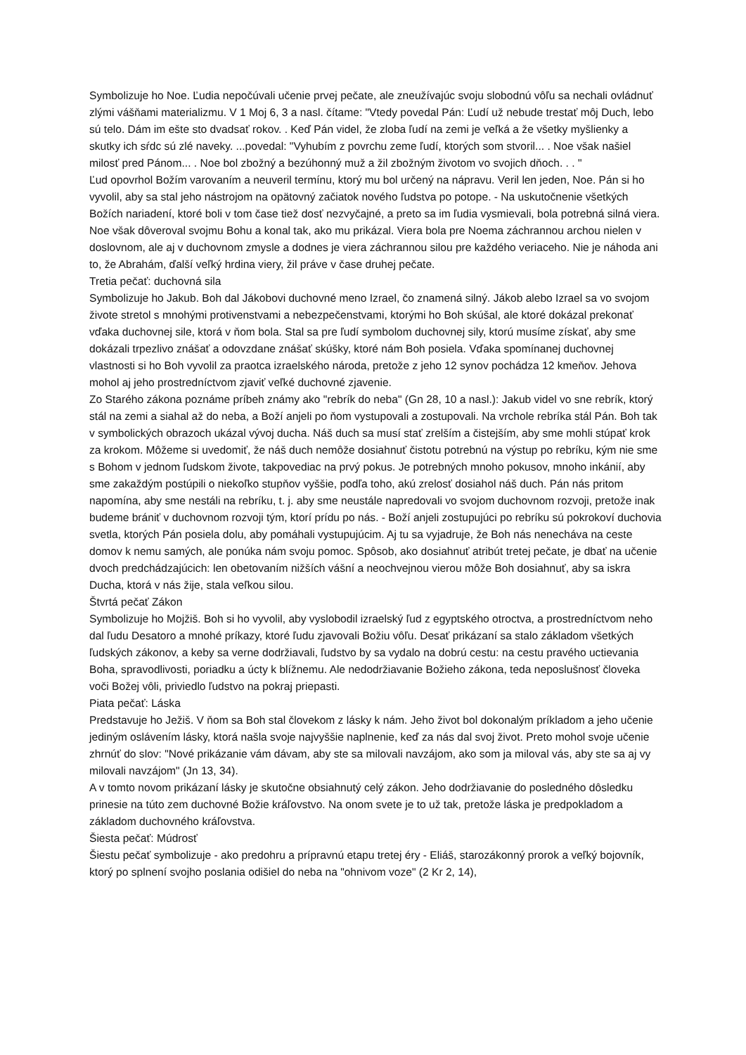Symbolizuje ho Noe. Ľudia nepočúvali učenie prvej pečate, ale zneužívajúc svoju slobodnú vôľu sa nechali ovládnuť zlými vášňami materializmu. V 1 Moj 6, 3 a nasl. čítame: "Vtedy povedal Pán: Ľudí už nebude trestať môj Duch, lebo sú telo. Dám im ešte sto dvadsať rokov. . Keď Pán videl, že zloba ľudí na zemi je veľká a že všetky myšlienky a skutky ich sŕdc sú zlé naveky. ...povedal: "Vyhubím z povrchu zeme ľudí, ktorých som stvoril... . Noe však našiel milosť pred Pánom... . Noe bol zbožný a bezúhonný muž a žil zbožným životom vo svojich dňoch. . . "
Ľud opovrhol Božím varovaním a neuveril termínu, ktorý mu bol určený na nápravu. Veril len jeden, Noe. Pán si ho vyvolil, aby sa stal jeho nástrojom na opätovný začiatok nového ľudstva po potope. - Na uskutočnenie všetkých Božích nariadení, ktoré boli v tom čase tiež dosť nezvyčajné, a preto sa im ľudia vysmievali, bola potrebná silná viera. Noe však dôveroval svojmu Bohu a konal tak, ako mu prikázal. Viera bola pre Noema záchrannou archou nielen v doslovnom, ale aj v duchovnom zmysle a dodnes je viera záchrannou silou pre každého veriaceho. Nie je náhoda ani to, že Abrahám, ďalší veľký hrdina viery, žil práve v čase druhej pečate.
Tretia pečať: duchovná sila
Symbolizuje ho Jakub. Boh dal Jákobovi duchovné meno Izrael, čo znamená silný. Jákob alebo Izrael sa vo svojom živote stretol s mnohými protivenstvami a nebezpečenstvami, ktorými ho Boh skúšal, ale ktoré dokázal prekonať vďaka duchovnej sile, ktorá v ňom bola. Stal sa pre ľudí symbolom duchovnej sily, ktorú musíme získať, aby sme dokázali trpezlivo znášať a odovzdane znášať skúšky, ktoré nám Boh posiela. Vďaka spomínanej duchovnej vlastnosti si ho Boh vyvolil za praotca izraelského národa, pretože z jeho 12 synov pochádza 12 kmeňov. Jehova mohol aj jeho prostredníctvom zjaviť veľké duchovné zjavenie.
Zo Starého zákona poznáme príbeh známy ako "rebrík do neba" (Gn 28, 10 a nasl.): Jakub videl vo sne rebrík, ktorý stál na zemi a siahal až do neba, a Boží anjeli po ňom vystupovali a zostupovali. Na vrchole rebríka stál Pán. Boh tak v symbolických obrazoch ukázal vývoj ducha. Náš duch sa musí stať zrelším a čistejším, aby sme mohli stúpať krok za krokom. Môžeme si uvedomiť, že náš duch nemôže dosiahnuť čistotu potrebnú na výstup po rebríku, kým nie sme s Bohom v jednom ľudskom živote, takpovediac na prvý pokus. Je potrebných mnoho pokusov, mnoho inkánií, aby sme zakaždým postúpili o niekoľko stupňov vyššie, podľa toho, akú zrelosť dosiahol náš duch. Pán nás pritom napomína, aby sme nestáli na rebríku, t. j. aby sme neustále napredovali vo svojom duchovnom rozvoji, pretože inak budeme brániť v duchovnom rozvoji tým, ktorí prídu po nás. - Boží anjeli zostupujúci po rebríku sú pokrokoví duchovia svetla, ktorých Pán posiela dolu, aby pomáhali vystupujúcim. Aj tu sa vyjadruje, že Boh nás nenecháva na ceste domov k nemu samých, ale ponúka nám svoju pomoc. Spôsob, ako dosiahnuť atribút tretej pečate, je dbať na učenie dvoch predchádzajúcich: len obetovaním nižších vášní a neochvejnou vierou môže Boh dosiahnuť, aby sa iskra Ducha, ktorá v nás žije, stala veľkou silou.
Štvrtá pečať Zákon
Symbolizuje ho Mojžiš. Boh si ho vyvolil, aby vyslobodil izraelský ľud z egyptského otroctva, a prostredníctvom neho dal ľudu Desatoro a mnohé príkazy, ktoré ľudu zjavovali Božiu vôľu. Desať prikázaní sa stalo základom všetkých ľudských zákonov, a keby sa verne dodržiavali, ľudstvo by sa vydalo na dobrú cestu: na cestu pravého uctievania Boha, spravodlivosti, poriadku a úcty k blížnemu. Ale nedodržiavanie Božieho zákona, teda neposlušnosť človeka voči Božej vôli, priviedlo ľudstvo na pokraj priepasti.
Piata pečať: Láska
Predstavuje ho Ježiš. V ňom sa Boh stal človekom z lásky k nám. Jeho život bol dokonalým príkladom a jeho učenie jediným oslávením lásky, ktorá našla svoje najvyššie naplnenie, keď za nás dal svoj život. Preto mohol svoje učenie zhrnúť do slov: "Nové prikázanie vám dávam, aby ste sa milovali navzájom, ako som ja miloval vás, aby ste sa aj vy milovali navzájom" (Jn 13, 34).
A v tomto novom prikázaní lásky je skutočne obsiahnutý celý zákon. Jeho dodržiavanie do posledného dôsledku prinesie na túto zem duchovné Božie kráľovstvo. Na onom svete je to už tak, pretože láska je predpokladom a základom duchovného kráľovstva.
Šiesta pečať: Múdrosť
Šiestu pečať symbolizuje - ako predohru a prípravnú etapu tretej éry - Eliáš, starozákonný prorok a veľký bojovník, ktorý po splnení svojho poslania odišiel do neba na "ohnivom voze" (2 Kr 2, 14),